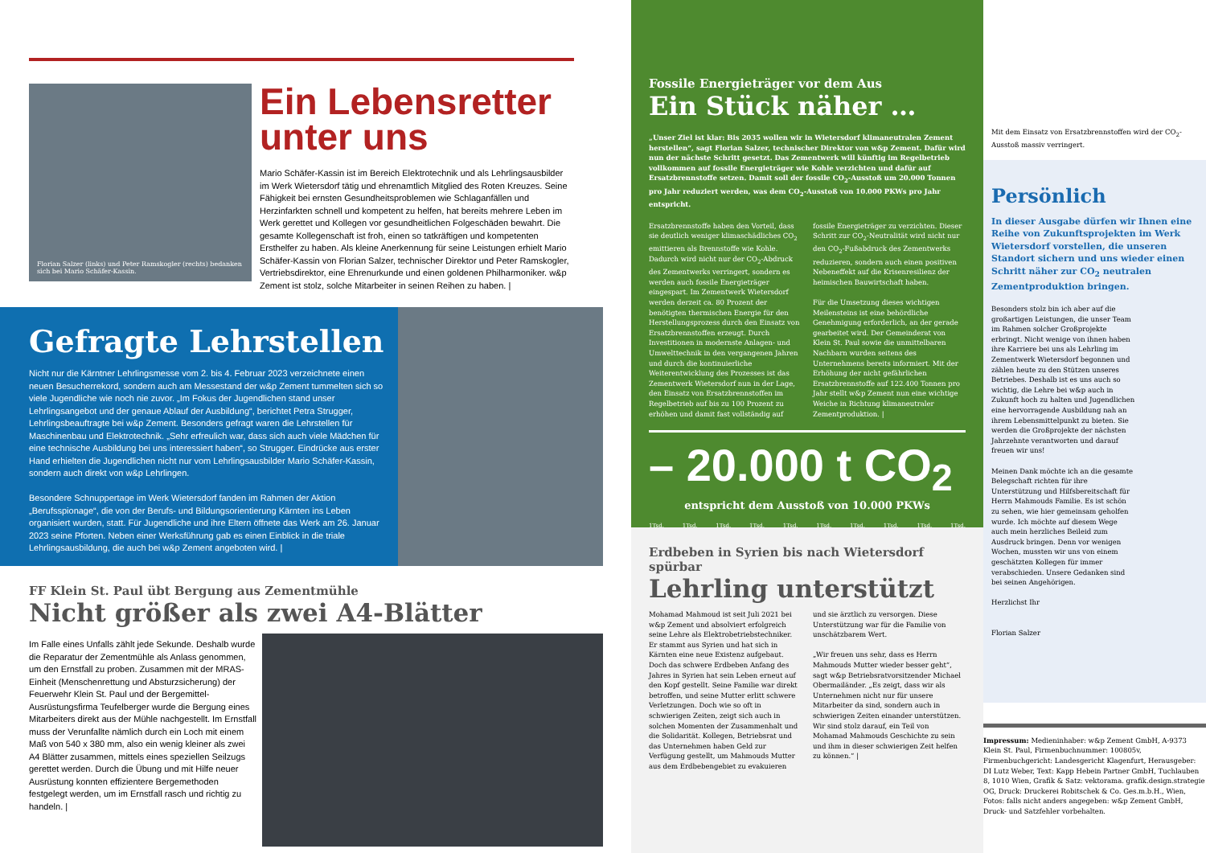Florian Salzer (links) und Peter Ramskogler (rechts) bedanken sich bei Mario Schäfer-Kassin.
Ein Lebensretter unter uns
Mario Schäfer-Kassin ist im Bereich Elektrotechnik und als Lehrlingsausbilder im Werk Wietersdorf tätig und ehrenamtlich Mitglied des Roten Kreuzes. Seine Fähigkeit bei ernsten Gesundheitsproblemen wie Schlaganfällen und Herzinfarkten schnell und kompetent zu helfen, hat bereits mehrere Leben im Werk gerettet und Kollegen vor gesundheitlichen Folgeschäden bewahrt. Die gesamte Kollegenschaft ist froh, einen so tatkräftigen und kompetenten Ersthelfer zu haben. Als kleine Anerkennung für seine Leistungen erhielt Mario Schäfer-Kassin von Florian Salzer, technischer Direktor und Peter Ramskogler, Vertriebsdirektor, eine Ehrenurkunde und einen goldenen Philharmoniker. w&p Zement ist stolz, solche Mitarbeiter in seinen Reihen zu haben. |
Gefragte Lehrstellen
Nicht nur die Kärntner Lehrlingsmesse vom 2. bis 4. Februar 2023 verzeichnete einen neuen Besucherrekord, sondern auch am Messestand der w&p Zement tummelten sich so viele Jugendliche wie noch nie zuvor. „Im Fokus der Jugendlichen stand unser Lehrlingsangebot und der genaue Ablauf der Ausbildung“, berichtet Petra Strugger, Lehrlingsbeauftragte bei w&p Zement. Besonders gefragt waren die Lehrstellen für Maschinenbau und Elektrotechnik. „Sehr erfreulich war, dass sich auch viele Mädchen für eine technische Ausbildung bei uns interessiert haben“, so Strugger. Eindrücke aus erster Hand erhielten die Jugendlichen nicht nur vom Lehrlingsausbilder Mario Schäfer-Kassin, sondern auch direkt von w&p Lehrlingen.
Besondere Schnuppertage im Werk Wietersdorf fanden im Rahmen der Aktion „Berufsspionage“, die von der Berufs- und Bildungsorientierung Kärnten ins Leben organisiert wurden, statt. Für Jugendliche und ihre Eltern öffnete das Werk am 26. Januar 2023 seine Pforten. Neben einer Werksführung gab es einen Einblick in die triale Lehrlingsausbildung, die auch bei w&p Zement angeboten wird. |
FF Klein St. Paul übt Bergung aus Zementmühle
Nicht größer als zwei A4-Blätter
Im Falle eines Unfalls zählt jede Sekunde. Deshalb wurde die Reparatur der Zementmühle als Anlass genommen, um den Ernstfall zu proben. Zusammen mit der MRAS-Einheit (Menschenrettung und Absturzsicherung) der Feuerwehr Klein St. Paul und der Bergemittel-Ausrüstungsfirma Teufelberger wurde die Bergung eines Mitarbeiters direkt aus der Mühle nachgestellt. Im Ernstfall muss der Verunfallte nämlich durch ein Loch mit einem Maß von 540 x 380 mm, also ein wenig kleiner als zwei A4 Blätter zusammen, mittels eines speziellen Seilzugs gerettet werden. Durch die Übung und mit Hilfe neuer Ausrüstung konnten effizientere Bergemethoden festgelegt werden, um im Ernstfall rasch und richtig zu handeln. |
Fossile Energieträger vor dem Aus
Ein Stück näher …
„Unser Ziel ist klar: Bis 2035 wollen wir in Wietersdorf klimaneutralen Zement herstellen“, sagt Florian Salzer, technischer Direktor von w&p Zement. Dafür wird nun der nächste Schritt gesetzt. Das Zementwerk will künftig im Regelbetrieb vollkommen auf fossile Energieträger wie Kohle verzichten und dafür auf Ersatzbrennstoffe setzen. Damit soll der fossile CO<sub>2</sub>-Ausstoß um 20.000 Tonnen pro Jahr reduziert werden, was dem CO<sub>2</sub>-Ausstoß von 10.000 PKWs pro Jahr entspricht.
Ersatzbrennstoffe haben den Vorteil, dass sie deutlich weniger klimaschädliches CO<sub>2</sub> emittieren als Brennstoffe wie Kohle. Dadurch wird nicht nur der CO<sub>2</sub>-Abdruck des Zementwerks verringert, sondern es werden auch fossile Energieträger eingespart. Im Zementwerk Wietersdorf werden derzeit ca. 80 Prozent der benötigten thermischen Energie für den Herstellungsprozess durch den Einsatz von Ersatzbrennstoffen erzeugt. Durch Investitionen in modernste Anlagen- und Umwelttechnik in den vergangenen Jahren und durch die kontinuierliche Weiterentwicklung des Prozesses ist das Zementwerk Wietersdorf nun in der Lage, den Einsatz von Ersatzbrennstoffen im Regelbetrieb auf bis zu 100 Prozent zu erhöhen und damit fast vollständig auf fossile Energieträger zu verzichten. Dieser Schritt zur CO<sub>2</sub>-Neutralität wird nicht nur den CO<sub>2</sub>-Fußabdruck des Zementwerks reduzieren, sondern auch einen positiven Nebeneffekt auf die Krisenresilienz der heimischen Bauwirtschaft haben.
Für die Umsetzung dieses wichtigen Meilensteins ist eine behördliche Genehmigung erforderlich, an der gerade gearbeitet wird. Der Gemeinderat von Klein St. Paul sowie die unmittelbaren Nachbarn wurden seitens des Unternehmens bereits informiert. Mit der Erhöhung der nicht gefährlichen Ersatzbrennstoffe auf 122.400 Tonnen pro Jahr stellt w&p Zement nun eine wichtige Weiche in Richtung klimaneutraler Zementproduktion. |
– 20.000 t CO<sub>2</sub>
entspricht dem Ausstoß von 10.000 PKWs
1Tsd. 1Tsd. 1Tsd. 1Tsd. 1Tsd. 1Tsd. 1Tsd. 1Tsd. 1Tsd. 1Tsd.
Erdbeben in Syrien bis nach Wietersdorf spürbar
Lehrling unterstützt
Mohamad Mahmoud ist seit Juli 2021 bei w&p Zement und absolviert erfolgreich seine Lehre als Elektrobetriebstechniker. Er stammt aus Syrien und hat sich in Kärnten eine neue Existenz aufgebaut. Doch das schwere Erdbeben Anfang des Jahres in Syrien hat sein Leben erneut auf den Kopf gestellt. Seine Familie war direkt betroffen, und seine Mutter erlitt schwere Verletzungen. Doch wie so oft in schwierigen Zeiten, zeigt sich auch in solchen Momenten der Zusammenhalt und die Solidarität. Kollegen, Betriebsrat und das Unternehmen haben Geld zur Verfügung gestellt, um Mahmouds Mutter aus dem Erdbebengebiet zu evakuieren und sie ärztlich zu versorgen. Diese Unterstützung war für die Familie von unschätzbarem Wert.
„Wir freuen uns sehr, dass es Herrn Mahmouds Mutter wieder besser geht“, sagt w&p Betriebsratvorsitzender Michael Obermailänder. „Es zeigt, dass wir als Unternehmen nicht nur für unsere Mitarbeiter da sind, sondern auch in schwierigen Zeiten einander unterstützen. Wir sind stolz darauf, ein Teil von Mohamad Mahmouds Geschichte zu sein und ihm in dieser schwierigen Zeit helfen zu können.“ |
Mit dem Einsatz von Ersatzbrennstoffen wird der CO<sub>2</sub>-Ausstoß massiv verringert.
Persönlich
In dieser Ausgabe dürfen wir Ihnen eine Reihe von Zukunftsprojekten im Werk Wietersdorf vorstellen, die unseren Standort sichern und uns wieder einen Schritt näher zur CO<sub>2</sub> neutralen Zementproduktion bringen.
Besonders stolz bin ich aber auf die großartigen Leistungen, die unser Team im Rahmen solcher Großprojekte erbringt. Nicht wenige von ihnen haben ihre Karriere bei uns als Lehrling im Zementwerk Wietersdorf begonnen und zählen heute zu den Stützen unseres Betriebes. Deshalb ist es uns auch so wichtig, die Lehre bei w&p auch in Zukunft hoch zu halten und Jugendlichen eine hervorragende Ausbildung nah an ihrem Lebensmittelpunkt zu bieten. Sie werden die Großprojekte der nächsten Jahrzehnte verantworten und darauf freuen wir uns!
Meinen Dank möchte ich an die gesamte Belegschaft richten für ihre Unterstützung und Hilfsbereitschaft für Herrn Mahmouds Familie. Es ist schön zu sehen, wie hier gemeinsam geholfen wurde. Ich möchte auf diesem Wege auch mein herzliches Beileid zum Ausdruck bringen. Denn vor wenigen Wochen, mussten wir uns von einem geschätzten Kollegen für immer verabschieden. Unsere Gedanken sind bei seinen Angehörigen.
Herzlichst Ihr
Florian Salzer
Impressum: Medieninhaber: w&p Zement GmbH, A-9373 Klein St. Paul, Firmenbuchnummer: 100805v, Firmenbuchgericht: Landesgericht Klagenfurt, Herausgeber: DI Lutz Weber, Text: Kapp Hebein Partner GmbH, Tuchlauben 8, 1010 Wien, Grafik & Satz: vektorama. grafik.design.strategie OG, Druck: Druckerei Robitschek & Co. Ges.m.b.H., Wien, Fotos: falls nicht anders angegeben: w&p Zement GmbH, Druck- und Satzfehler vorbehalten.